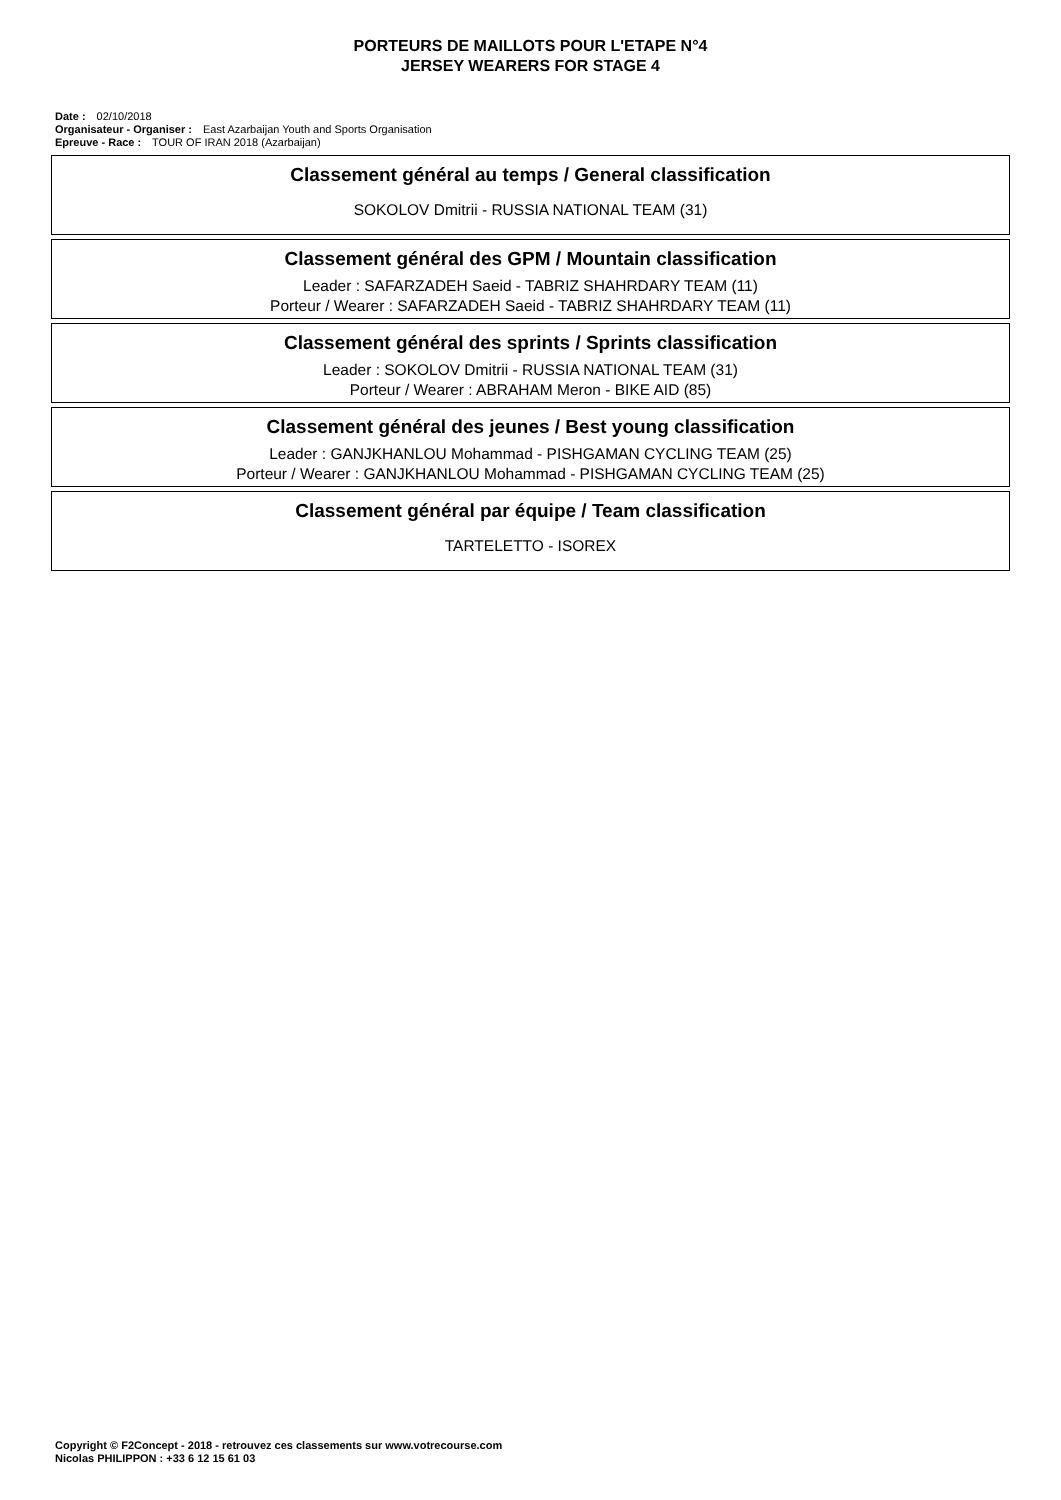PORTEURS DE MAILLOTS POUR L'ETAPE N°4
JERSEY WEARERS FOR STAGE 4
Date : 02/10/2018
Organisateur - Organiser : East Azarbaijan Youth and Sports Organisation
Epreuve - Race : TOUR OF IRAN 2018 (Azarbaijan)
Classement général au temps / General classification
SOKOLOV Dmitrii - RUSSIA NATIONAL TEAM (31)
Classement général des GPM / Mountain classification
Leader : SAFARZADEH Saeid - TABRIZ SHAHRDARY TEAM (11)
Porteur / Wearer : SAFARZADEH Saeid - TABRIZ SHAHRDARY TEAM (11)
Classement général des sprints / Sprints classification
Leader : SOKOLOV Dmitrii - RUSSIA NATIONAL TEAM (31)
Porteur / Wearer : ABRAHAM Meron - BIKE AID (85)
Classement général des jeunes / Best young classification
Leader : GANJKHANLOU Mohammad - PISHGAMAN CYCLING TEAM (25)
Porteur / Wearer : GANJKHANLOU Mohammad - PISHGAMAN CYCLING TEAM (25)
Classement général par équipe / Team classification
TARTELETTO - ISOREX
Copyright © F2Concept - 2018 - retrouvez ces classements sur www.votrecourse.com
Nicolas PHILIPPON : +33 6 12 15 61 03